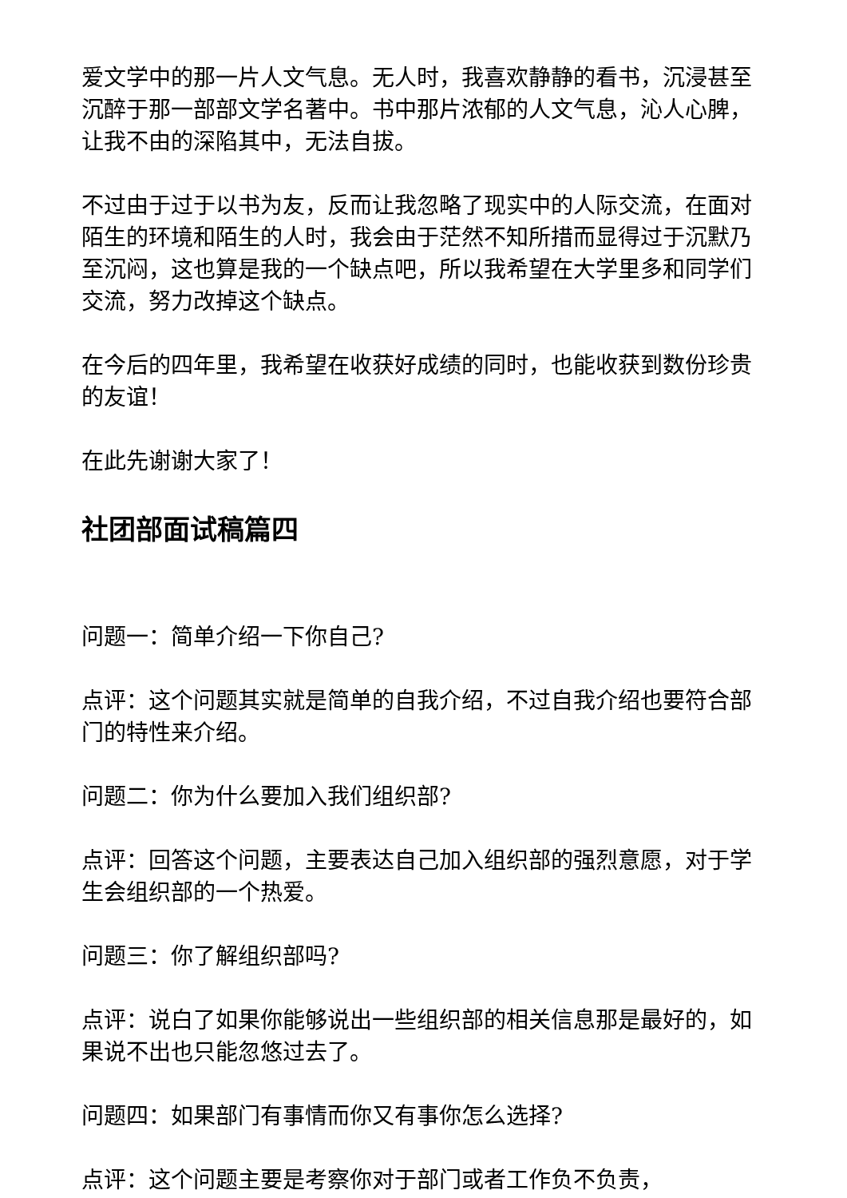爱文学中的那一片人文气息。无人时，我喜欢静静的看书，沉浸甚至沉醉于那一部部文学名著中。书中那片浓郁的人文气息，沁人心脾，让我不由的深陷其中，无法自拔。
不过由于过于以书为友，反而让我忽略了现实中的人际交流，在面对陌生的环境和陌生的人时，我会由于茫然不知所措而显得过于沉默乃至沉闷，这也算是我的一个缺点吧，所以我希望在大学里多和同学们交流，努力改掉这个缺点。
在今后的四年里，我希望在收获好成绩的同时，也能收获到数份珍贵的友谊！
在此先谢谢大家了！
社团部面试稿篇四
问题一：简单介绍一下你自己?
点评：这个问题其实就是简单的自我介绍，不过自我介绍也要符合部门的特性来介绍。
问题二：你为什么要加入我们组织部?
点评：回答这个问题，主要表达自己加入组织部的强烈意愿，对于学生会组织部的一个热爱。
问题三：你了解组织部吗?
点评：说白了如果你能够说出一些组织部的相关信息那是最好的，如果说不出也只能忽悠过去了。
问题四：如果部门有事情而你又有事你怎么选择?
点评：这个问题主要是考察你对于部门或者工作负不负责，